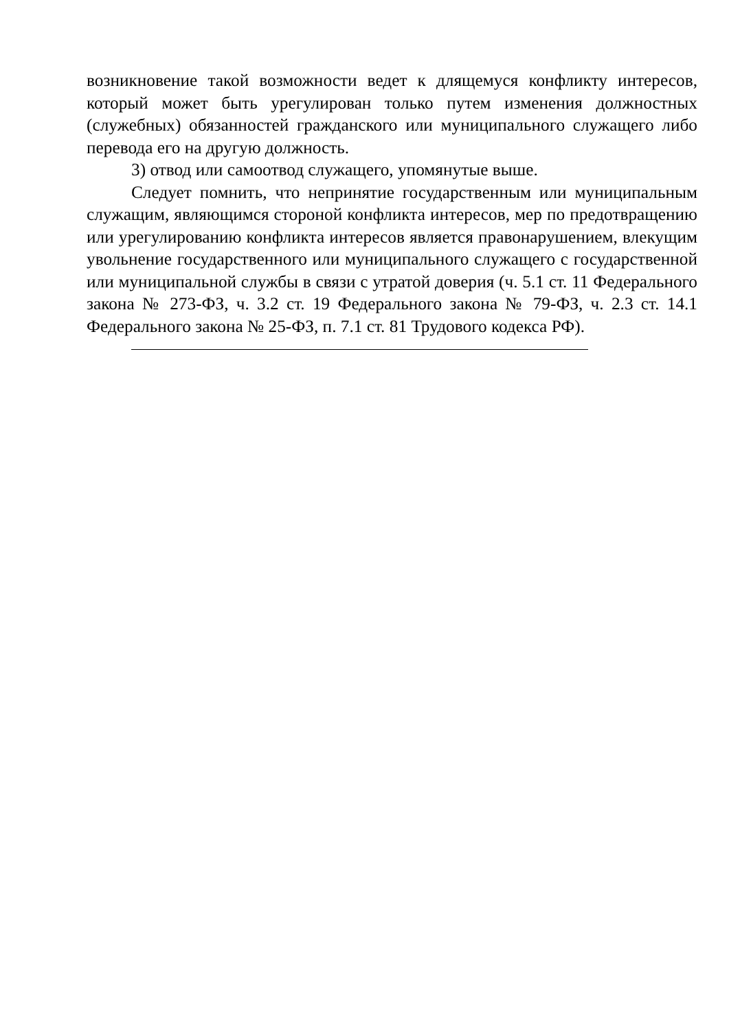возникновение такой возможности ведет к длящемуся конфликту интересов, который может быть урегулирован только путем изменения должностных (служебных) обязанностей гражданского или муниципального служащего либо перевода его на другую должность.
3) отвод или самоотвод служащего, упомянутые выше.
Следует помнить, что непринятие государственным или муниципальным служащим, являющимся стороной конфликта интересов, мер по предотвращению или урегулированию конфликта интересов является правонарушением, влекущим увольнение государственного или муниципального служащего с государственной или муниципальной службы в связи с утратой доверия (ч. 5.1 ст. 11 Федерального закона № 273-ФЗ, ч. 3.2 ст. 19 Федерального закона № 79-ФЗ, ч. 2.3 ст. 14.1 Федерального закона № 25-ФЗ, п. 7.1 ст. 81 Трудового кодекса РФ).